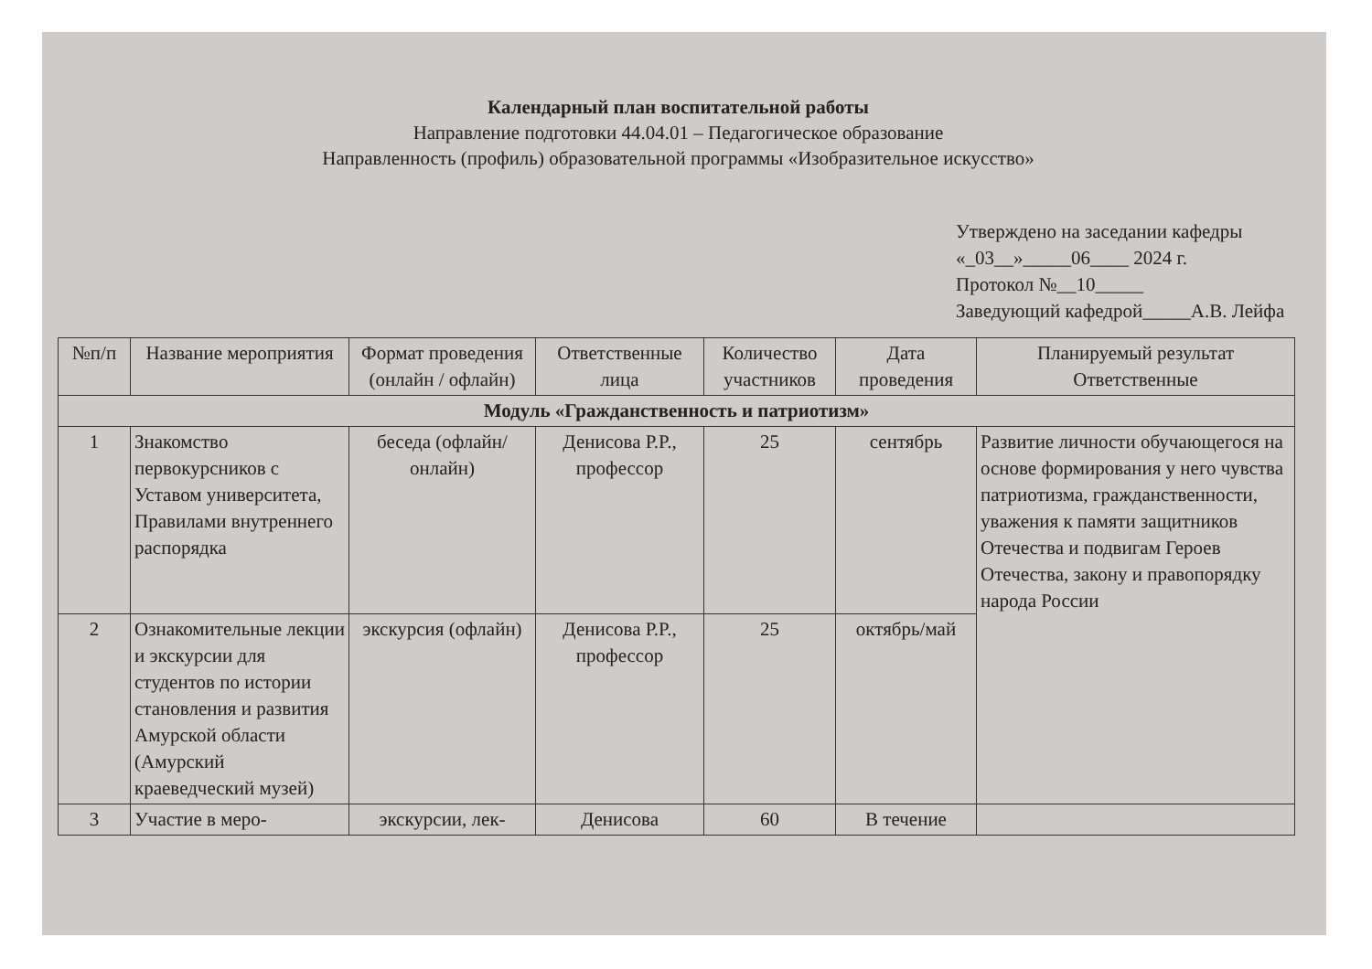Календарный план воспитательной работы
Направление подготовки 44.04.01 – Педагогическое образование
Направленность (профиль) образовательной программы «Изобразительное искусство»
Утверждено на заседании кафедры
«_03__»_____06____ 2024 г.
Протокол №__10_____
Заведующий кафедрой_____А.В. Лейфа
| №п/п | Название мероприятия | Формат проведения (онлайн / офлайн) | Ответственные лица | Количество участников | Дата проведения | Планируемый результат Ответственные |
| --- | --- | --- | --- | --- | --- | --- |
| Модуль «Гражданственность и патриотизм» | | | | | | |
| 1 | Знакомство первокурсников с Уставом университета, Правилами внутреннего распорядка | беседа (офлайн/онлайн) | Денисова Р.Р., профессор | 25 | сентябрь | Развитие личности обучающегося на основе формирования у него чувства патриотизма, гражданственности, уважения к памяти защитников Отечества и подвигам Героев Отечества, закону и правопорядку народа России |
| 2 | Ознакомительные лекции и экскурсии для студентов по истории становления и развития Амурской области (Амурский краеведческий музей) | экскурсия (офлайн) | Денисова Р.Р., профессор | 25 | октябрь/май | |
| 3 | Участие в меро- | экскурсии, лек- | Денисова | 60 | В течение | |